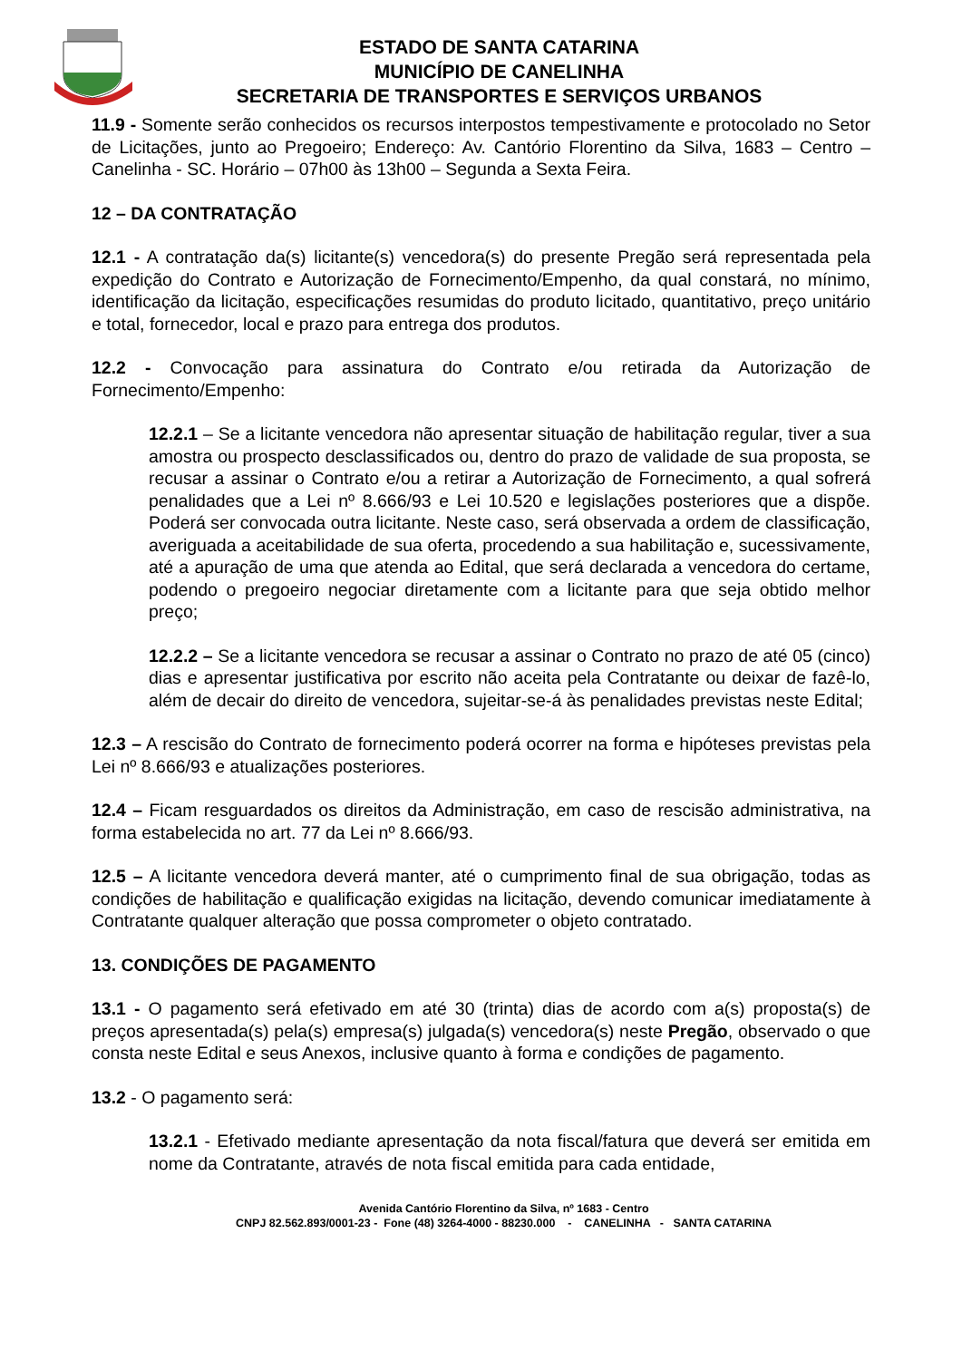ESTADO DE SANTA CATARINA
MUNICÍPIO DE CANELINHA
SECRETARIA DE TRANSPORTES E SERVIÇOS URBANOS
11.9 - Somente serão conhecidos os recursos interpostos tempestivamente e protocolado no Setor de Licitações, junto ao Pregoeiro; Endereço: Av. Cantório Florentino da Silva, 1683 – Centro – Canelinha - SC. Horário – 07h00 às 13h00 – Segunda a Sexta Feira.
12 – DA CONTRATAÇÃO
12.1 - A contratação da(s) licitante(s) vencedora(s) do presente Pregão será representada pela expedição do Contrato e Autorização de Fornecimento/Empenho, da qual constará, no mínimo, identificação da licitação, especificações resumidas do produto licitado, quantitativo, preço unitário e total, fornecedor, local e prazo para entrega dos produtos.
12.2 - Convocação para assinatura do Contrato e/ou retirada da Autorização de Fornecimento/Empenho:
12.2.1 – Se a licitante vencedora não apresentar situação de habilitação regular, tiver a sua amostra ou prospecto desclassificados ou, dentro do prazo de validade de sua proposta, se recusar a assinar o Contrato e/ou a retirar a Autorização de Fornecimento, a qual sofrerá penalidades que a Lei nº 8.666/93 e Lei 10.520 e legislações posteriores que a dispõe. Poderá ser convocada outra licitante. Neste caso, será observada a ordem de classificação, averiguada a aceitabilidade de sua oferta, procedendo a sua habilitação e, sucessivamente, até a apuração de uma que atenda ao Edital, que será declarada a vencedora do certame, podendo o pregoeiro negociar diretamente com a licitante para que seja obtido melhor preço;
12.2.2 – Se a licitante vencedora se recusar a assinar o Contrato no prazo de até 05 (cinco) dias e apresentar justificativa por escrito não aceita pela Contratante ou deixar de fazê-lo, além de decair do direito de vencedora, sujeitar-se-á às penalidades previstas neste Edital;
12.3 – A rescisão do Contrato de fornecimento poderá ocorrer na forma e hipóteses previstas pela Lei nº 8.666/93 e atualizações posteriores.
12.4 – Ficam resguardados os direitos da Administração, em caso de rescisão administrativa, na forma estabelecida no art. 77 da Lei nº 8.666/93.
12.5 – A licitante vencedora deverá manter, até o cumprimento final de sua obrigação, todas as condições de habilitação e qualificação exigidas na licitação, devendo comunicar imediatamente à Contratante qualquer alteração que possa comprometer o objeto contratado.
13. CONDIÇÕES DE PAGAMENTO
13.1 - O pagamento será efetivado em até 30 (trinta) dias de acordo com a(s) proposta(s) de preços apresentada(s) pela(s) empresa(s) julgada(s) vencedora(s) neste Pregão, observado o que consta neste Edital e seus Anexos, inclusive quanto à forma e condições de pagamento.
13.2 - O pagamento será:
13.2.1 - Efetivado mediante apresentação da nota fiscal/fatura que deverá ser emitida em nome da Contratante, através de nota fiscal emitida para cada entidade,
Avenida Cantório Florentino da Silva, nº 1683 - Centro
CNPJ 82.562.893/0001-23 - Fone (48) 3264-4000 - 88230.000 - CANELINHA - SANTA CATARINA